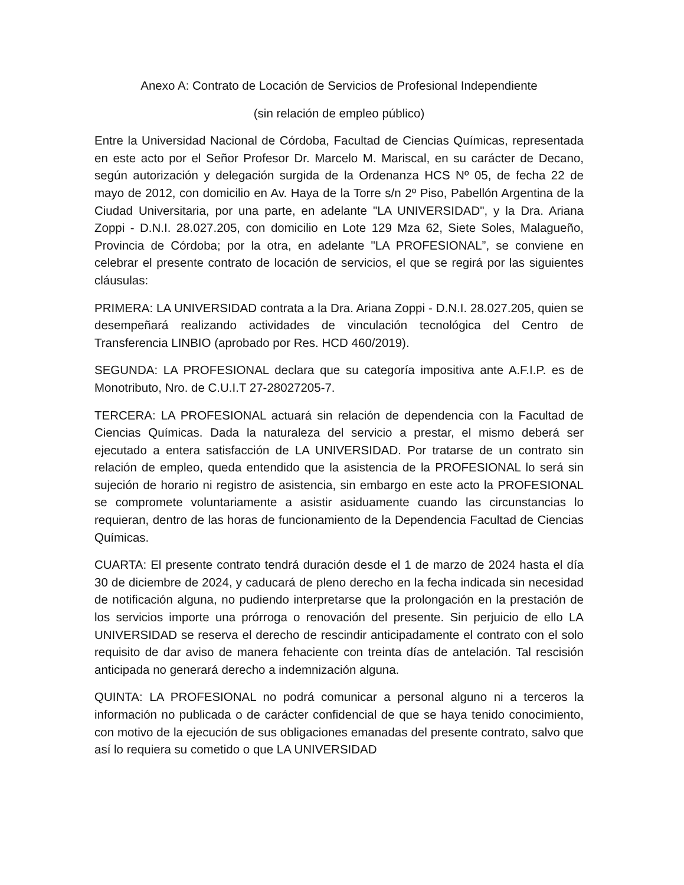Anexo A: Contrato de Locación de Servicios de Profesional Independiente
(sin relación de empleo público)
Entre la Universidad Nacional de Córdoba, Facultad de Ciencias Químicas, representada en este acto por el Señor Profesor Dr. Marcelo M. Mariscal, en su carácter de Decano, según autorización y delegación surgida de la Ordenanza HCS Nº 05, de fecha 22 de mayo de 2012, con domicilio en Av. Haya de la Torre s/n 2º Piso, Pabellón Argentina de la Ciudad Universitaria, por una parte, en adelante "LA UNIVERSIDAD", y la Dra. Ariana Zoppi - D.N.I. 28.027.205, con domicilio en Lote 129 Mza 62, Siete Soles, Malagueño, Provincia de Córdoba; por la otra, en adelante "LA PROFESIONAL”, se conviene en celebrar el presente contrato de locación de servicios, el que se regirá por las siguientes cláusulas:
PRIMERA: LA UNIVERSIDAD contrata a la Dra. Ariana Zoppi - D.N.I. 28.027.205, quien se desempeñará realizando actividades de vinculación tecnológica del Centro de Transferencia LINBIO (aprobado por Res. HCD 460/2019).
SEGUNDA: LA PROFESIONAL declara que su categoría impositiva ante A.F.I.P. es de Monotributo, Nro. de C.U.I.T 27-28027205-7.
TERCERA: LA PROFESIONAL actuará sin relación de dependencia con la Facultad de Ciencias Químicas. Dada la naturaleza del servicio a prestar, el mismo deberá ser ejecutado a entera satisfacción de LA UNIVERSIDAD. Por tratarse de un contrato sin relación de empleo, queda entendido que la asistencia de la PROFESIONAL lo será sin sujeción de horario ni registro de asistencia, sin embargo en este acto la PROFESIONAL se compromete voluntariamente a asistir asiduamente cuando las circunstancias lo requieran, dentro de las horas de funcionamiento de la Dependencia Facultad de Ciencias Químicas.
CUARTA: El presente contrato tendrá duración desde el 1 de marzo de 2024 hasta el día 30 de diciembre de 2024, y caducará de pleno derecho en la fecha indicada sin necesidad de notificación alguna, no pudiendo interpretarse que la prolongación en la prestación de los servicios importe una prórroga o renovación del presente. Sin perjuicio de ello LA UNIVERSIDAD se reserva el derecho de rescindir anticipadamente el contrato con el solo requisito de dar aviso de manera fehaciente con treinta días de antelación. Tal rescisión anticipada no generará derecho a indemnización alguna.
QUINTA: LA PROFESIONAL no podrá comunicar a personal alguno ni a terceros la información no publicada o de carácter confidencial de que se haya tenido conocimiento, con motivo de la ejecución de sus obligaciones emanadas del presente contrato, salvo que así lo requiera su cometido o que LA UNIVERSIDAD